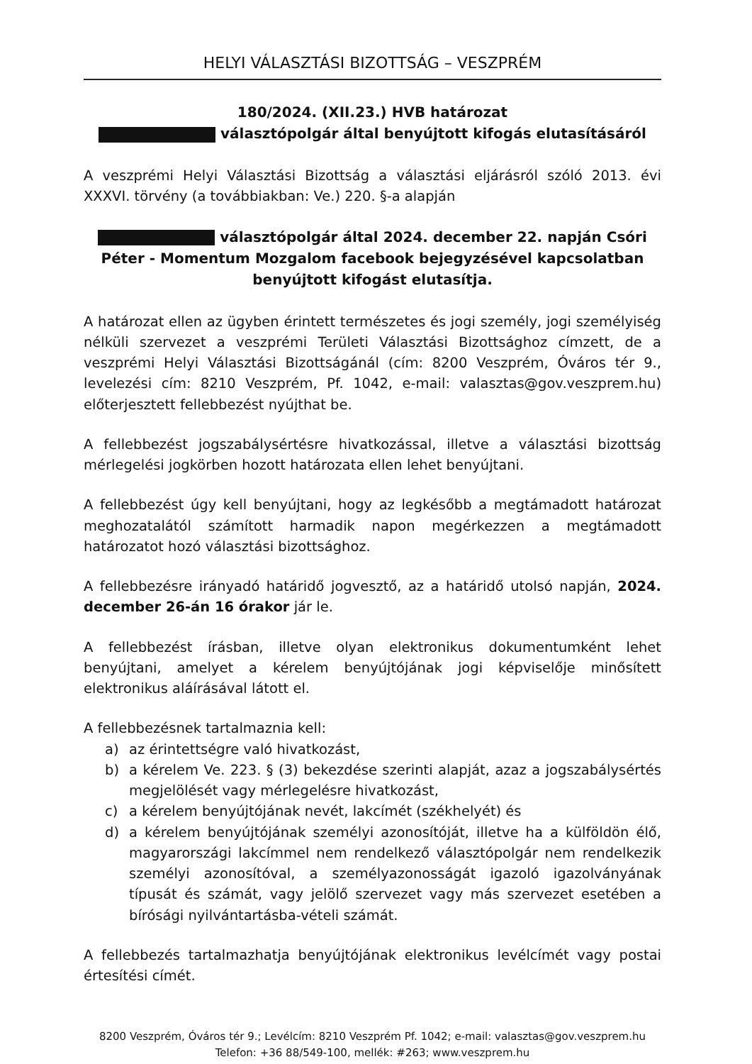HELYI VÁLASZTÁSI BIZOTTSÁG – VESZPRÉM
180/2024. (XII.23.) HVB határozat
választópolgár által benyújtott kifogás elutasításáról
A veszprémi Helyi Választási Bizottság a választási eljárásról szóló 2013. évi XXXVI. törvény (a továbbiakban: Ve.) 220. §-a alapján
választópolgár által 2024. december 22. napján Csóri Péter - Momentum Mozgalom facebook bejegyzésével kapcsolatban benyújtott kifogást elutasítja.
A határozat ellen az ügyben érintett természetes és jogi személy, jogi személyiség nélküli szervezet a veszprémi Területi Választási Bizottsághoz címzett, de a veszprémi Helyi Választási Bizottságánál (cím: 8200 Veszprém, Óváros tér 9., levelezési cím: 8210 Veszprém, Pf. 1042, e-mail: valasztas@gov.veszprem.hu) előterjesztett fellebbezést nyújthat be.
A fellebbezést jogszabálysértésre hivatkozással, illetve a választási bizottság mérlegelési jogkörben hozott határozata ellen lehet benyújtani.
A fellebbezést úgy kell benyújtani, hogy az legkésőbb a megtámadott határozat meghozatalától számított harmadik napon megérkezzen a megtámadott határozatot hozó választási bizottsághoz.
A fellebbezésre irányadó határidő jogvesztő, az a határidő utolsó napján, 2024. december 26-án 16 órakor jár le.
A fellebbezést írásban, illetve olyan elektronikus dokumentumként lehet benyújtani, amelyet a kérelem benyújtójának jogi képviselője minősített elektronikus aláírásával látott el.
A fellebbezésnek tartalmaznia kell:
a) az érintettségre való hivatkozást,
b) a kérelem Ve. 223. § (3) bekezdése szerinti alapját, azaz a jogszabálysértés megjelölését vagy mérlegelésre hivatkozást,
c) a kérelem benyújtójának nevét, lakcímét (székhelyét) és
d) a kérelem benyújtójának személyi azonosítóját, illetve ha a külföldön élő, magyarországi lakcímmel nem rendelkező választópolgár nem rendelkezik személyi azonosítóval, a személyazonosságát igazoló igazolványának típusát és számát, vagy jelölő szervezet vagy más szervezet esetében a bírósági nyilvántartásba-vételi számát.
A fellebbezés tartalmazhatja benyújtójának elektronikus levélcímét vagy postai értesítési címét.
8200 Veszprém, Óváros tér 9.; Levélcím: 8210 Veszprém Pf. 1042; e-mail: valasztas@gov.veszprem.hu
Telefon: +36 88/549-100, mellék: #263; www.veszprem.hu